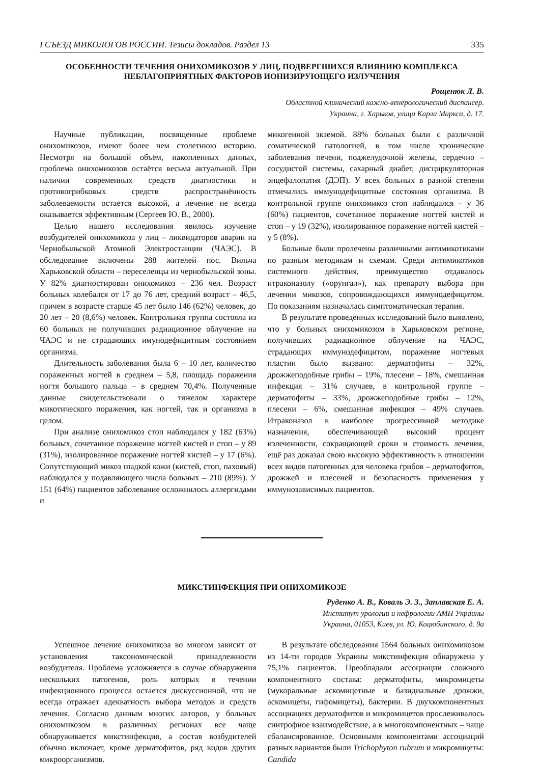I СЪЕЗД МИКОЛОГОВ РОССИИ. Тезисы докладов. Раздел 13 335
ОСОБЕННОСТИ ТЕЧЕНИЯ ОНИХОМИКОЗОВ У ЛИЦ, ПОДВЕРГШИХСЯ ВЛИЯНИЮ КОМПЛЕКСА НЕБЛАГОПРИЯТНЫХ ФАКТОРОВ ИОНИЗИРУЮЩЕГО ИЗЛУЧЕНИЯ
Рощенюк Л. В.
Областной клинический кожно-венерологический диспансер.
Украина, г. Харьков, улица Карла Маркса, д. 17.
Научные публикации, посвященные проблеме онихомикозов, имеют более чем столетнюю историю. Несмотря на большой объём, накопленных данных, проблема онихомикозов остаётся весьма актуальной. При наличии современных средств диагностики и противогрибковых средств распространённость заболеваемости остается высокой, а лечение не всегда оказывается эффективным (Сергеев Ю. В., 2000).
Целью нашего исследования явилось изучение возбудителей онихомикоза у лиц – ликвидаторов аварии на Чернобыльской Атомной Электростанции (ЧАЭС). В обследование включены 288 жителей пос. Вильча Харьковской области – переселенцы из чернобыльской зоны. У 82% диагностирован онихомикоз – 236 чел. Возраст больных колебался от 17 до 76 лет, средний возраст – 46,5, причем в возрасте старше 45 лет было 146 (62%) человек, до 20 лет – 20 (8,6%) человек. Контрольная группа состояла из 60 больных не получивших радиационное облучение на ЧАЭС и не страдающих имунодефицитным состоянием организма.
Длительность заболевания была 6 – 10 лет, количество пораженных ногтей в среднем – 5,8, площадь поражения ногтя большого пальца – в среднем 70,4%. Полученные данные свидетельствовали о тяжелом характере микотического поражения, как ногтей, так и организма в целом.
При анализе онихомикоз стоп наблюдался у 182 (63%) больных, сочетанное поражение ногтей кистей и стоп – у 89 (31%), изолированное поражение ногтей кистей – у 17 (6%). Сопутствующий микоз гладкой кожи (кистей, стоп, паховый) наблюдался у подавляющего числа больных – 210 (89%). У 151 (64%) пациентов заболевание осложнилось аллергидами и
микогенной экземой. 88% больных были с различной соматической патологией, в том числе хронические заболевания печени, поджелудочной железы, сердечно – сосудистой системы, сахарный диабет, дисциркуляторная энцефалопатия (ДЭП). У всех больных в разной степени отмечались иммунодефицитные состояния организма. В контрольной группе онихомикоз стоп наблюдался – у 36 (60%) пациентов, сочетанное поражение ногтей кистей и стоп – у 19 (32%), изолированное поражение ногтей кистей – у 5 (8%).
Больные были пролечены различными антимикотиками по разным методикам и схемам. Среди антимикотиков системного действия, преимущество отдавалось итраконазолу («орунгал»), как препарату выбора при лечении микозов, сопровождающихся иммунодефицитом. По показаниям назначалась симптоматическая терапия.
В результате проведенных исследований было выявлено, что у больных онихомикозом в Харьковском регионе, получивших радиационное облучение на ЧАЭС, страдающих иммунодефицитом, поражение ногтевых пластин было вызвано: дерматофиты – 32%, дрожжеподобные грибы – 19%, плесени – 18%, смешанная инфекция – 31% случаев, в контрольной группе – дерматофиты – 33%, дрожжеподобные грибы – 12%, плесени – 6%, смешанная инфекция – 49% случаев. Итраконазол в наиболее прогрессивной методике назначения, обеспечивающей высокий процент излеченности, сокращающей сроки и стоимость лечения, ещё раз доказал свою высокую эффективность в отношении всех видов патогенных для человека грибов – дерматофитов, дрожжей и плесеней и безопасность применения у иммунозависимых пациентов.
МИКСТИНФЕКЦИЯ ПРИ ОНИХОМИКОЗЕ
Руденко А. В., Коваль Э. З., Заплавская Е. А.
Институт урологии и нефрологии АМН Украины
Украина, 01053, Киев, ул. Ю. Коцюбинского, д. 9а
Успешное лечение онихомикоза во многом зависит от установления таксономической принадлежности возбудителя. Проблема усложняется в случае обнаружения нескольких патогенов, роль которых в течении инфекционного процесса остается дискуссионной, что не всегда отражает адекватность выбора методов и средств лечения. Согласно данным многих авторов, у больных онихомикозом в различных регионах все чаще обнаруживается микстинфекция, а состав возбудителей обычно включает, кроме дерматофитов, ряд видов других микроорганизмов.
В результате обследования 1564 больных онихомикозом из 14-ти городов Украины микстинфекция обнаружена у 75,1% пациентов. Преобладали ассоциации сложного компонентного состава: дерматофиты, микромицеты (мукоральные аскомицетные и базидиальные дрожжи, аскомицеты, гифомицеты), бактерии. В двухкомпонентных ассоциациях дерматофитов и микромицетов прослеживалось синтрофное взаимодействие, а в многокомпонентных – чаще сбалансированное. Основными компонентами ассоциаций разных вариантов были Trichophyton rubrum и микромицеты: Candida